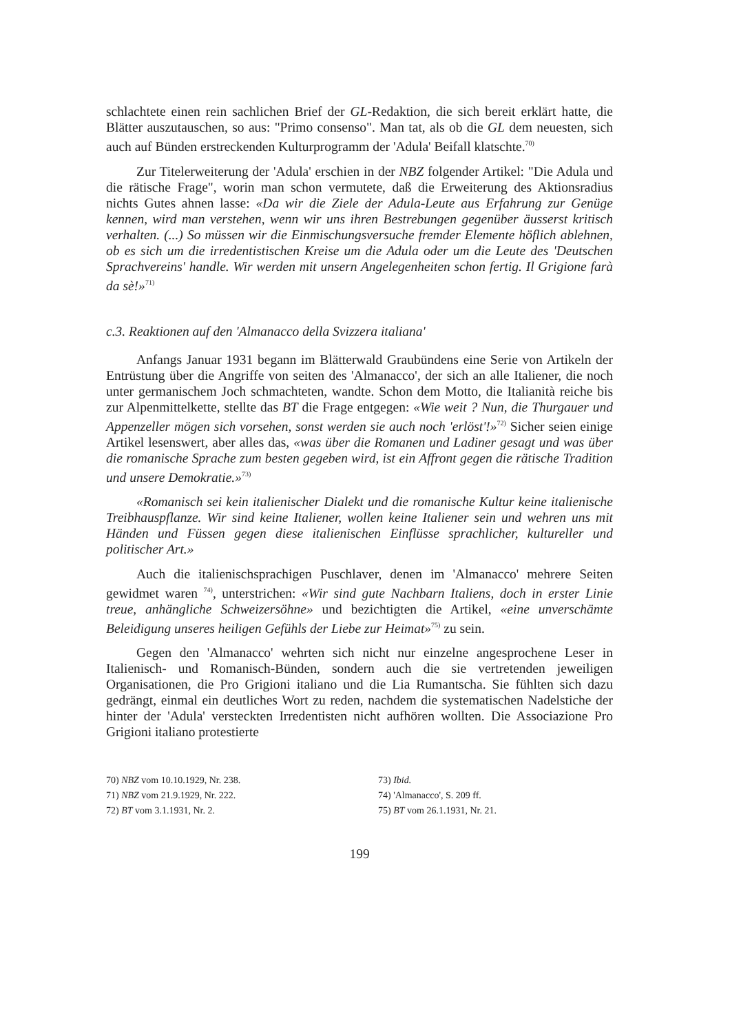schlachtete einen rein sachlichen Brief der GL-Redaktion, die sich bereit erklärt hatte, die Blätter auszutauschen, so aus: "Primo consenso". Man tat, als ob die GL dem neuesten, sich auch auf Bünden erstreckenden Kulturprogramm der 'Adula' Beifall klatschte.<sup>70)</sup>
Zur Titelerweiterung der 'Adula' erschien in der NBZ folgender Artikel: "Die Adula und die rätische Frage", worin man schon vermutete, daß die Erweiterung des Aktionsradius nichts Gutes ahnen lasse: «Da wir die Ziele der Adula-Leute aus Erfahrung zur Genüge kennen, wird man verstehen, wenn wir uns ihren Bestrebungen gegenüber äusserst kritisch verhalten. (...) So müssen wir die Einmischungsversuche fremder Elemente höflich ablehnen, ob es sich um die irredentistischen Kreise um die Adula oder um die Leute des 'Deutschen Sprachvereins' handle. Wir werden mit unsern Angelegenheiten schon fertig. Il Grigione farà da sè!»<sup>71)</sup>
c.3. Reaktionen auf den 'Almanacco della Svizzera italiana'
Anfangs Januar 1931 begann im Blätterwald Graubündens eine Serie von Artikeln der Entrüstung über die Angriffe von seiten des 'Almanacco', der sich an alle Italiener, die noch unter germanischem Joch schmachteten, wandte. Schon dem Motto, die Italianità reiche bis zur Alpenmittelkette, stellte das BT die Frage entgegen: «Wie weit ? Nun, die Thurgauer und Appenzeller mögen sich vorsehen, sonst werden sie auch noch 'erlöst'!»<sup>72)</sup> Sicher seien einige Artikel lesenswert, aber alles das, «was über die Romanen und Ladiner gesagt und was über die romanische Sprache zum besten gegeben wird, ist ein Affront gegen die rätische Tradition und unsere Demokratie.»<sup>73)</sup>
«Romanisch sei kein italienischer Dialekt und die romanische Kultur keine italienische Treibhauspflanze. Wir sind keine Italiener, wollen keine Italiener sein und wehren uns mit Händen und Füssen gegen diese italienischen Einflüsse sprachlicher, kultureller und politischer Art.»
Auch die italienischsprachigen Puschlaver, denen im 'Almanacco' mehrere Seiten gewidmet waren <sup>74)</sup>, unterstrichen: «Wir sind gute Nachbarn Italiens, doch in erster Linie treue, anhängliche Schweizersöhne» und bezichtigten die Artikel, «eine unverschämte Beleidigung unseres heiligen Gefühls der Liebe zur Heimat»<sup>75)</sup> zu sein.
Gegen den 'Almanacco' wehrten sich nicht nur einzelne angesprochene Leser in Italienisch- und Romanisch-Bünden, sondern auch die sie vertretenden jeweiligen Organisationen, die Pro Grigioni italiano und die Lia Rumantscha. Sie fühlten sich dazu gedrängt, einmal ein deutliches Wort zu reden, nachdem die systematischen Nadelstiche der hinter der 'Adula' versteckten Irredentisten nicht aufhören wollten. Die Associazione Pro Grigioni italiano protestierte
70) NBZ vom 10.10.1929, Nr. 238.
73) Ibid.
71) NBZ vom 21.9.1929, Nr. 222.
74) 'Almanacco', S. 209 ff.
72) BT vom 3.1.1931, Nr. 2.
75) BT vom 26.1.1931, Nr. 21.
199